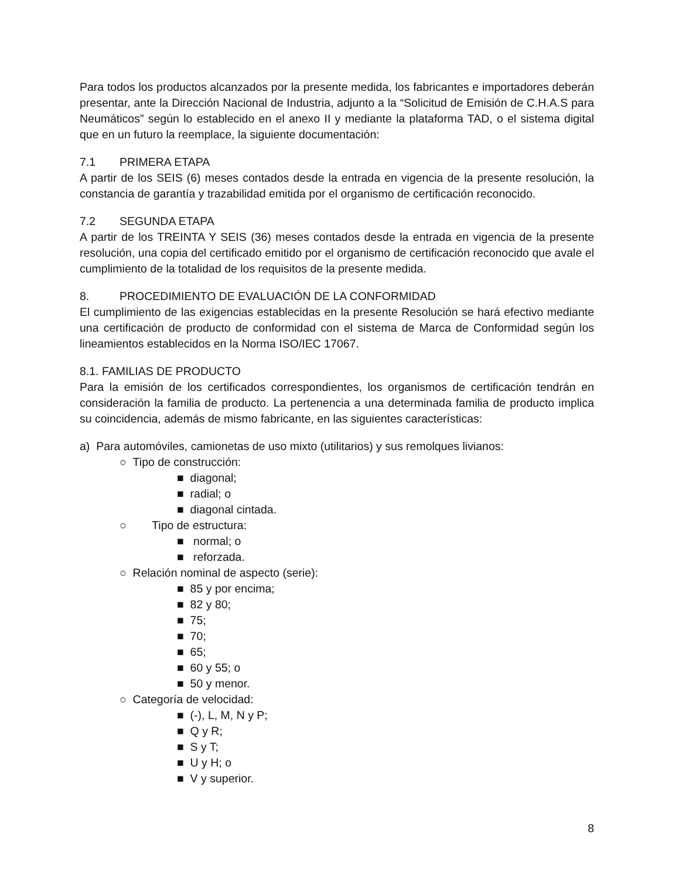Para todos los productos alcanzados por la presente medida, los fabricantes e importadores deberán presentar, ante la Dirección Nacional de Industria, adjunto a la “Solicitud de Emisión de C.H.A.S para Neumáticos” según lo establecido en el anexo II y mediante la plataforma TAD, o el sistema digital que en un futuro la reemplace, la siguiente documentación:
7.1 PRIMERA ETAPA
A partir de los SEIS (6) meses contados desde la entrada en vigencia de la presente resolución, la constancia de garantía y trazabilidad emitida por el organismo de certificación reconocido.
7.2 SEGUNDA ETAPA
A partir de los TREINTA Y SEIS (36) meses contados desde la entrada en vigencia de la presente resolución, una copia del certificado emitido por el organismo de certificación reconocido que avale el cumplimiento de la totalidad de los requisitos de la presente medida.
8. PROCEDIMIENTO DE EVALUACIÓN DE LA CONFORMIDAD
El cumplimiento de las exigencias establecidas en la presente Resolución se hará efectivo mediante una certificación de producto de conformidad con el sistema de Marca de Conformidad según los lineamientos establecidos en la Norma ISO/IEC 17067.
8.1. FAMILIAS DE PRODUCTO
Para la emisión de los certificados correspondientes, los organismos de certificación tendrán en consideración la familia de producto. La pertenencia a una determinada familia de producto implica su coincidencia, además de mismo fabricante, en las siguientes características:
a) Para automóviles, camionetas de uso mixto (utilitarios) y sus remolques livianos:
○ Tipo de construcción:
■ diagonal;
■ radial; o
■ diagonal cintada.
○ Tipo de estructura:
■ normal; o
■ reforzada.
○ Relación nominal de aspecto (serie):
■ 85 y por encima;
■ 82 y 80;
■ 75;
■ 70;
■ 65;
■ 60 y 55; o
■ 50 y menor.
○ Categoría de velocidad:
■ (-), L, M, N y P;
■ Q y R;
■ S y T;
■ U y H; o
■ V y superior.
8